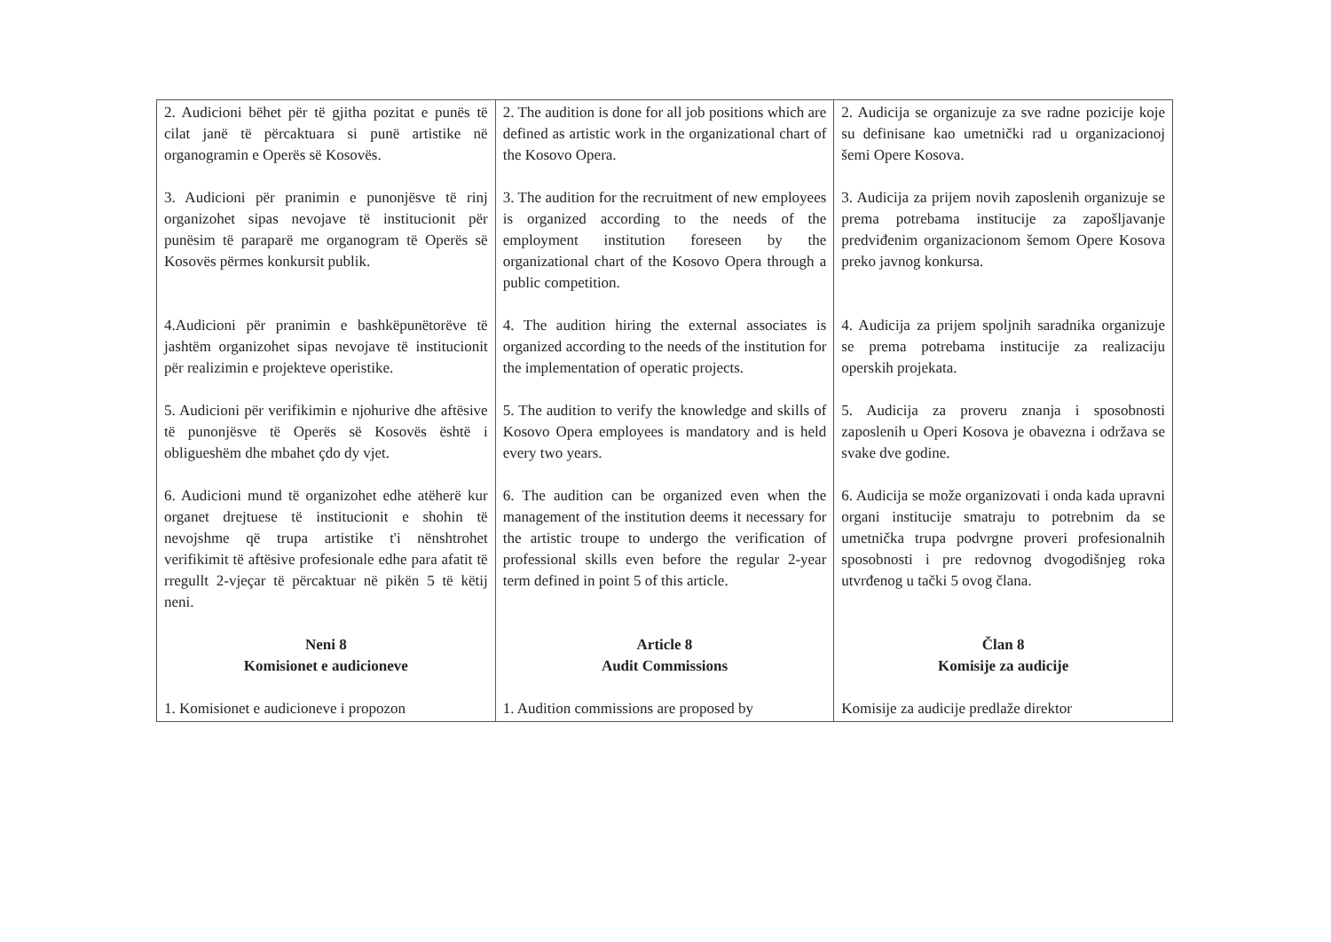| 2. Audicioni bëhet për të gjitha pozitat e punës të cilat janë të përcaktuara si punë artistike në organogramin e Operës së Kosovës. | 2. The audition is done for all job positions which are defined as artistic work in the organizational chart of the Kosovo Opera. | 2. Audicija se organizuje za sve radne pozicije koje su definisane kao umetnički rad u organizacionoj šemi Opere Kosova. |
| 3. Audicioni për pranimin e punonjësve të rinj organizohet sipas nevojave të institucionit për punësim të paraparë me organogram të Operës së Kosovës përmes konkursit publik. | 3. The audition for the recruitment of new employees is organized according to the needs of the employment institution foreseen by the organizational chart of the Kosovo Opera through a public competition. | 3. Audicija za prijem novih zaposlenih organizuje se prema potrebama institucije za zapošljavanje predviđenim organizacionom šemom Opere Kosova preko javnog konkursa. |
| 4.Audicioni për pranimin e bashkëpunëtorëve të jashtëm organizohet sipas nevojave të institucionit për realizimin e projekteve operistike. | 4. The audition hiring the external associates is organized according to the needs of the institution for the implementation of operatic projects. | 4. Audicija za prijem spoljnih saradnika organizuje se prema potrebama institucije za realizaciju operskih projekata. |
| 5. Audicioni për verifikimin e njohurive dhe aftësive të punonjësve të Operës së Kosovës është i obligueshëm dhe mbahet çdo dy vjet. | 5. The audition to verify the knowledge and skills of Kosovo Opera employees is mandatory and is held every two years. | 5. Audicija za proveru znanja i sposobnosti zaposlenih u Operi Kosova je obavezna i održava se svake dve godine. |
| 6. Audicioni mund të organizohet edhe atëherë kur organet drejtuese të institucionit e shohin të nevojshme që trupa artistike t'i nënshtrohet verifikimit të aftësive profesionale edhe para afatit të rregullt 2-vjeçar të përcaktuar në pikën 5 të këtij neni. | 6. The audition can be organized even when the management of the institution deems it necessary for the artistic troupe to undergo the verification of professional skills even before the regular 2-year term defined in point 5 of this article. | 6. Audicija se može organizovati i onda kada upravni organi institucije smatraju to potrebnim da se umetnička trupa podvrgne proveri profesionalnih sposobnosti i pre redovnog dvogodišnjeg roka utvrđenog u tački 5 ovog člana. |
| Neni 8 Komisionet e audicioneve | Article 8 Audit Commissions | Član 8 Komisije za audicije |
| 1. Komisionet e audicioneve i propozon | 1. Audition commissions are proposed by | Komisije za audicije predlaže direktor |